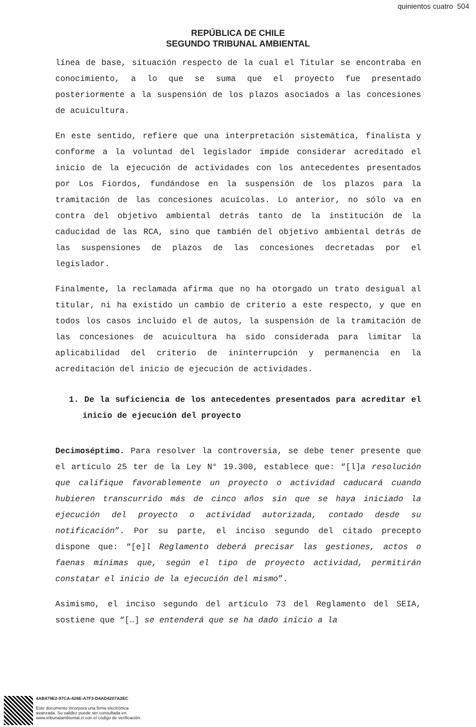quinientos cuatro 504
REPÚBLICA DE CHILE
SEGUNDO TRIBUNAL AMBIENTAL
línea de base, situación respecto de la cual el Titular se encontraba en conocimiento, a lo que se suma que el proyecto fue presentado posteriormente a la suspensión de los plazos asociados a las concesiones de acuicultura.
En este sentido, refiere que una interpretación sistemática, finalista y conforme a la voluntad del legislador impide considerar acreditado el inicio de la ejecución de actividades con los antecedentes presentados por Los Fiordos, fundándose en la suspensión de los plazos para la tramitación de las concesiones acuícolas. Lo anterior, no sólo va en contra del objetivo ambiental detrás tanto de la institución de la caducidad de las RCA, sino que también del objetivo ambiental detrás de las suspensiones de plazos de las concesiones decretadas por el legislador.
Finalmente, la reclamada afirma que no ha otorgado un trato desigual al titular, ni ha existido un cambio de criterio a este respecto, y que en todos los casos incluido el de autos, la suspensión de la tramitación de las concesiones de acuicultura ha sido considerada para limitar la aplicabilidad del criterio de ininterrupción y permanencia en la acreditación del inicio de ejecución de actividades.
1. De la suficiencia de los antecedentes presentados para acreditar el inicio de ejecución del proyecto
Decimoséptimo. Para resolver la controversia, se debe tener presente que el artículo 25 ter de la Ley N° 19.300, establece que: “[l]a resolución que califique favorablemente un proyecto o actividad caducará cuando hubieren transcurrido más de cinco años sin que se haya iniciado la ejecución del proyecto o actividad autorizada, contado desde su notificación”. Por su parte, el inciso segundo del citado precepto dispone que: “[e]l Reglamento deberá precisar las gestiones, actos o faenas mínimas que, según el tipo de proyecto actividad, permitirán constatar el inicio de la ejecución del mismo”.
Asimismo, el inciso segundo del artículo 73 del Reglamento del SEIA, sostiene que “[…] se entenderá que se ha dado inicio a la
4AB479E2-97CA-428E-A7F3-D4AD4207A2EC
Este documento incorpora una firma electrónica
avanzada. Su validez puede ser consultada en
www.tribunalambiental.cl con el código de verificación.